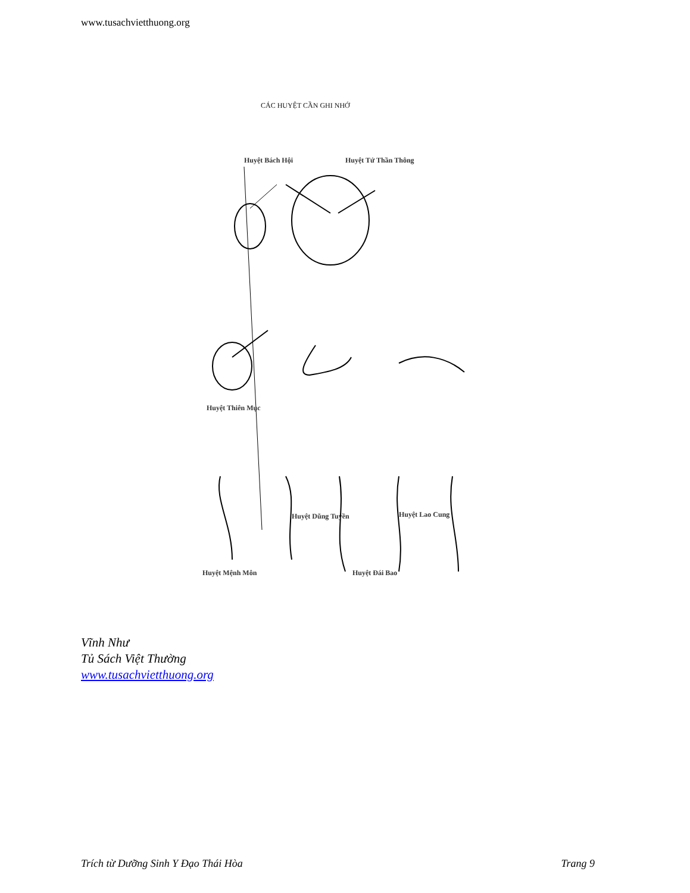www.tusachvietthuong.org
CÁC HUYỆT CẦN GHI NHỚ
Huyệt Bách Hội Huyệt Tứ Thần Thông
Huyệt Thiên Mục
Huyệt Dũng Tuyền Huyệt Lao Cung
Huyệt Mệnh Môn Huyệt Đái Bao
Vĩnh Như
Tủ Sách Việt Thường
www.tusachvietthuong.org
Trích từ Dưỡng Sinh Y Đạo Thái Hòa Trang 9